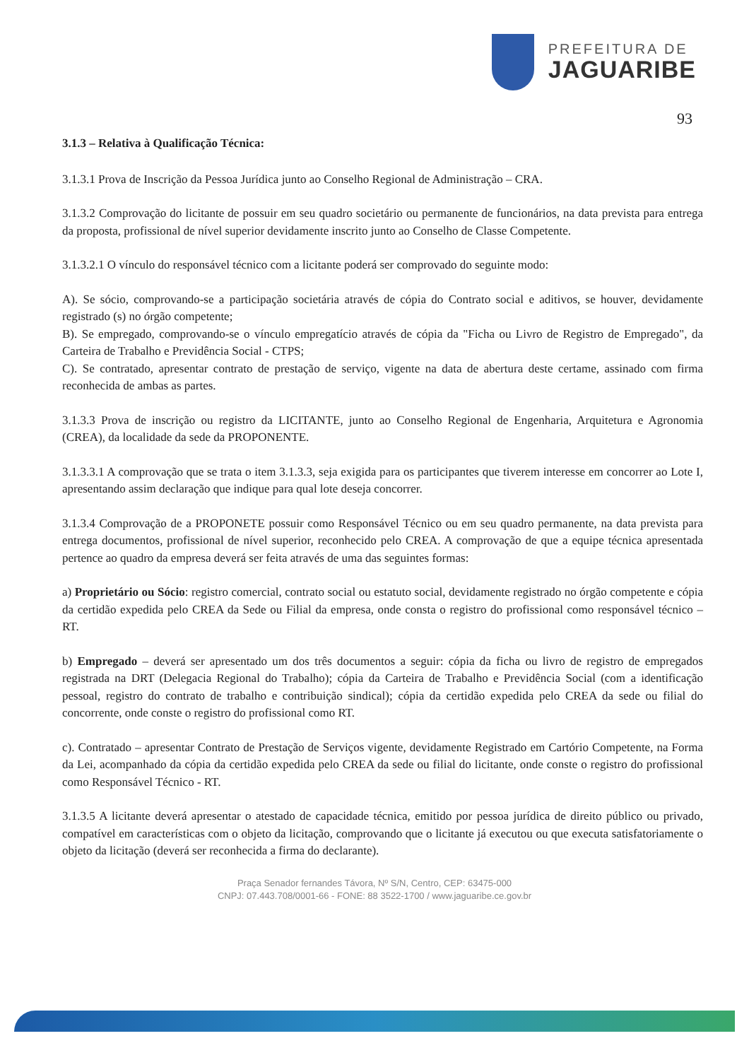PREFEITURA DE
JAGUARIBE
93
3.1.3 – Relativa à Qualificação Técnica:
3.1.3.1 Prova de Inscrição da Pessoa Jurídica junto ao Conselho Regional de Administração – CRA.
3.1.3.2 Comprovação do licitante de possuir em seu quadro societário ou permanente de funcionários, na data prevista para entrega da proposta, profissional de nível superior devidamente inscrito junto ao Conselho de Classe Competente.
3.1.3.2.1 O vínculo do responsável técnico com a licitante poderá ser comprovado do seguinte modo:
A). Se sócio, comprovando-se a participação societária através de cópia do Contrato social e aditivos, se houver, devidamente registrado (s) no órgão competente;
B). Se empregado, comprovando-se o vínculo empregatício através de cópia da "Ficha ou Livro de Registro de Empregado", da Carteira de Trabalho e Previdência Social - CTPS;
C). Se contratado, apresentar contrato de prestação de serviço, vigente na data de abertura deste certame, assinado com firma reconhecida de ambas as partes.
3.1.3.3 Prova de inscrição ou registro da LICITANTE, junto ao Conselho Regional de Engenharia, Arquitetura e Agronomia (CREA), da localidade da sede da PROPONENTE.
3.1.3.3.1 A comprovação que se trata o item 3.1.3.3, seja exigida para os participantes que tiverem interesse em concorrer ao Lote I, apresentando assim declaração que indique para qual lote deseja concorrer.
3.1.3.4 Comprovação de a PROPONETE possuir como Responsável Técnico ou em seu quadro permanente, na data prevista para entrega documentos, profissional de nível superior, reconhecido pelo CREA. A comprovação de que a equipe técnica apresentada pertence ao quadro da empresa deverá ser feita através de uma das seguintes formas:
a) Proprietário ou Sócio: registro comercial, contrato social ou estatuto social, devidamente registrado no órgão competente e cópia da certidão expedida pelo CREA da Sede ou Filial da empresa, onde consta o registro do profissional como responsável técnico – RT.
b) Empregado – deverá ser apresentado um dos três documentos a seguir: cópia da ficha ou livro de registro de empregados registrada na DRT (Delegacia Regional do Trabalho); cópia da Carteira de Trabalho e Previdência Social (com a identificação pessoal, registro do contrato de trabalho e contribuição sindical); cópia da certidão expedida pelo CREA da sede ou filial do concorrente, onde conste o registro do profissional como RT.
c). Contratado – apresentar Contrato de Prestação de Serviços vigente, devidamente Registrado em Cartório Competente, na Forma da Lei, acompanhado da cópia da certidão expedida pelo CREA da sede ou filial do licitante, onde conste o registro do profissional como Responsável Técnico - RT.
3.1.3.5 A licitante deverá apresentar o atestado de capacidade técnica, emitido por pessoa jurídica de direito público ou privado, compatível em características com o objeto da licitação, comprovando que o licitante já executou ou que executa satisfatoriamente o objeto da licitação (deverá ser reconhecida a firma do declarante).
Praça Senador fernandes Távora, Nº S/N, Centro, CEP: 63475-000
CNPJ: 07.443.708/0001-66 - FONE: 88 3522-1700 / www.jaguaribe.ce.gov.br